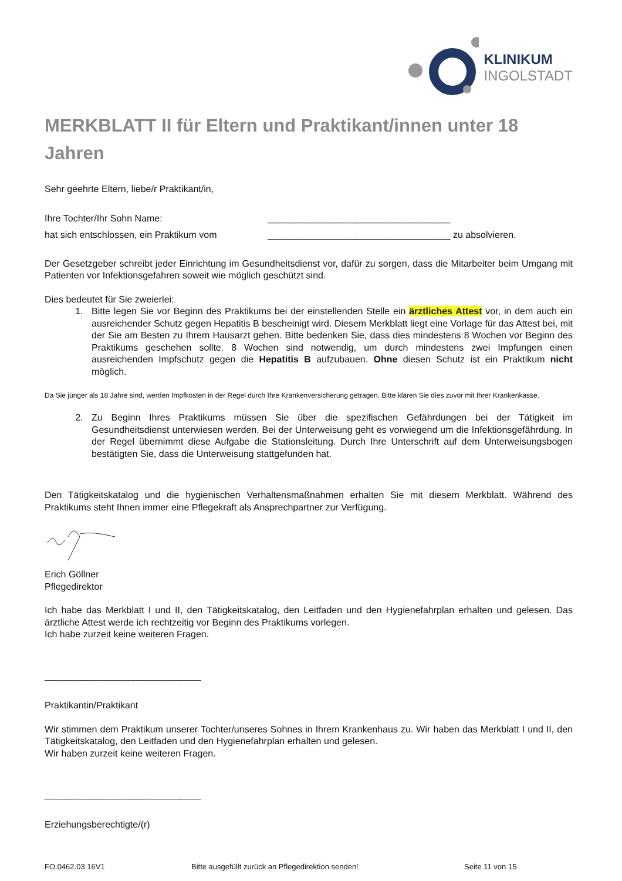KLINIKUM
INGOLSTADT
MERKBLATT II für Eltern und Praktikant/innen unter 18 Jahren
Sehr geehrte Eltern, liebe/r Praktikant/in,
Ihre Tochter/Ihr Sohn Name: ___________________________________
hat sich entschlossen, ein Praktikum vom ___________________________________ zu absolvieren.
Der Gesetzgeber schreibt jeder Einrichtung im Gesundheitsdienst vor, dafür zu sorgen, dass die Mitarbeiter beim Umgang mit Patienten vor Infektionsgefahren soweit wie möglich geschützt sind.
Dies bedeutet für Sie zweierlei:
1. Bitte legen Sie vor Beginn des Praktikums bei der einstellenden Stelle ein ärztliches Attest vor, in dem auch ein ausreichender Schutz gegen Hepatitis B bescheinigt wird. Diesem Merkblatt liegt eine Vorlage für das Attest bei, mit der Sie am Besten zu Ihrem Hausarzt gehen. Bitte bedenken Sie, dass dies mindestens 8 Wochen vor Beginn des Praktikums geschehen sollte. 8 Wochen sind notwendig, um durch mindestens zwei Impfungen einen ausreichenden Impfschutz gegen die Hepatitis B aufzubauen. Ohne diesen Schutz ist ein Praktikum nicht möglich.
Da Sie jünger als 18 Jahre sind, werden Impfkosten in der Regel durch Ihre Krankenversicherung getragen. Bitte klären Sie dies zuvor mit Ihrer Krankenkasse.
2. Zu Beginn Ihres Praktikums müssen Sie über die spezifischen Gefährdungen bei der Tätigkeit im Gesundheitsdienst unterwiesen werden. Bei der Unterweisung geht es vorwiegend um die Infektionsgefährdung. In der Regel übernimmt diese Aufgabe die Stationsleitung. Durch Ihre Unterschrift auf dem Unterweisungsbogen bestätigten Sie, dass die Unterweisung stattgefunden hat.
Den Tätigkeitskatalog und die hygienischen Verhaltensmaßnahmen erhalten Sie mit diesem Merkblatt. Während des Praktikums steht Ihnen immer eine Pflegekraft als Ansprechpartner zur Verfügung.
Erich Göllner
Pflegedirektor
Ich habe das Merkblatt I und II, den Tätigkeitskatalog, den Leitfaden und den Hygienefahrplan erhalten und gelesen. Das ärztliche Attest werde ich rechtzeitig vor Beginn des Praktikums vorlegen.
Ich habe zurzeit keine weiteren Fragen.
______________________________
Praktikantin/Praktikant
Wir stimmen dem Praktikum unserer Tochter/unseres Sohnes in Ihrem Krankenhaus zu. Wir haben das Merkblatt I und II, den Tätigkeitskatalog, den Leitfaden und den Hygienefahrplan erhalten und gelesen.
Wir haben zurzeit keine weiteren Fragen.
______________________________
Erziehungsberechtigte/(r)
FO.0462.03.16V1 Bitte ausgefüllt zurück an Pflegedirektion senden! Seite 11 von 15